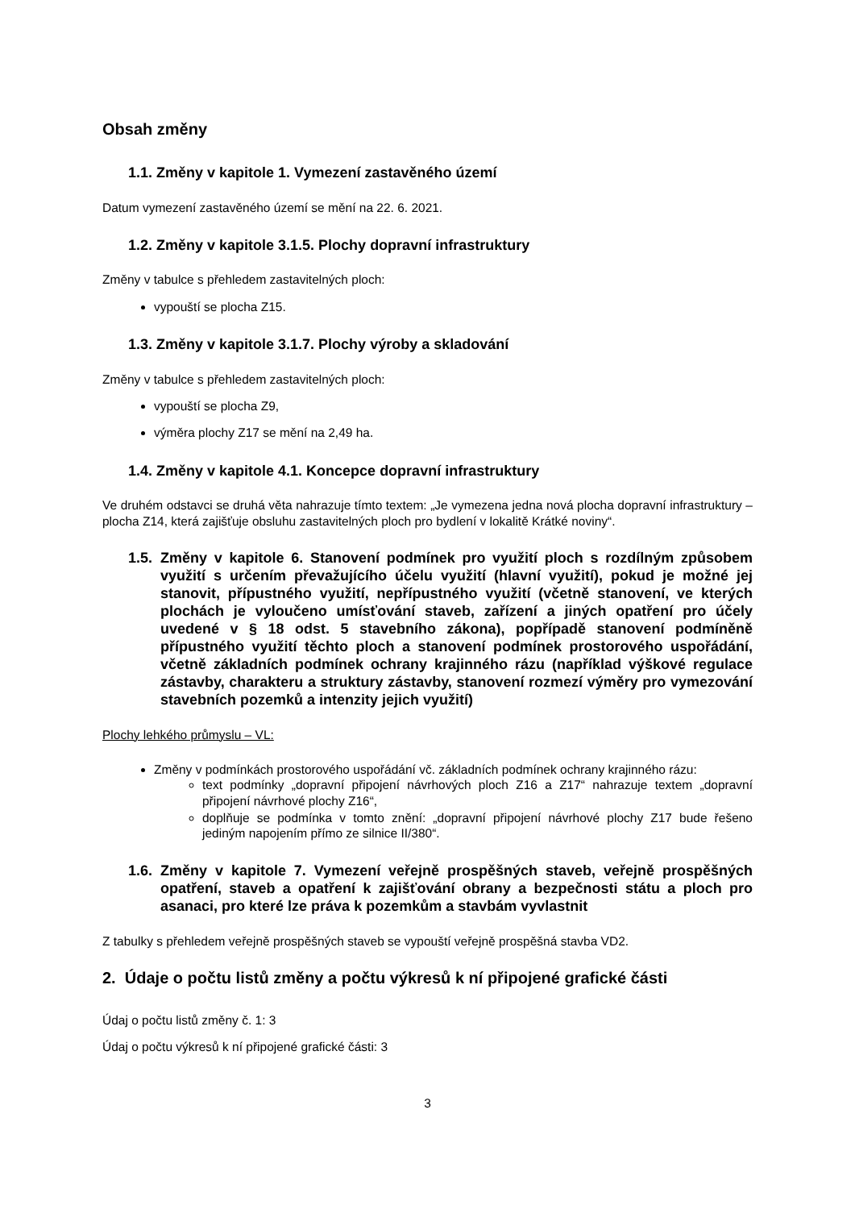Obsah změny
1.1. Změny v kapitole 1. Vymezení zastavěného území
Datum vymezení zastavěného území se mění na 22. 6. 2021.
1.2. Změny v kapitole 3.1.5. Plochy dopravní infrastruktury
Změny v tabulce s přehledem zastavitelných ploch:
vypouští se plocha Z15.
1.3. Změny v kapitole 3.1.7. Plochy výroby a skladování
Změny v tabulce s přehledem zastavitelných ploch:
vypouští se plocha Z9,
výměra plochy Z17 se mění na 2,49 ha.
1.4. Změny v kapitole 4.1. Koncepce dopravní infrastruktury
Ve druhém odstavci se druhá věta nahrazuje tímto textem: „Je vymezena jedna nová plocha dopravní infrastruktury – plocha Z14, která zajišťuje obsluhu zastavitelných ploch pro bydlení v lokalitě Krátké noviny“.
1.5. Změny v kapitole 6. Stanovení podmínek pro využití ploch s rozdílným způsobem využití s určením převažujícího účelu využití (hlavní využití), pokud je možné jej stanovit, přípustného využití, nepřípustného využití (včetně stanovení, ve kterých plochách je vyloučeno umísťování staveb, zařízení a jiných opatření pro účely uvedené v § 18 odst. 5 stavebního zákona), popřípadě stanovení podmíněně přípustného využití těchto ploch a stanovení podmínek prostorového uspořádání, včetně základních podmínek ochrany krajinného rázu (například výškové regulace zástavby, charakteru a struktury zástavby, stanovení rozmezí výměry pro vymezování stavebních pozemků a intenzity jejich využití)
Plochy lehkého průmyslu – VL:
Změny v podmínkách prostorového uspořádání vč. základních podmínek ochrany krajinného rázu:
text podmínky „dopravní připojení návrhových ploch Z16 a Z17“ nahrazuje textem „dopravní připojení návrhové plochy Z16“,
doplňuje se podmínka v tomto znění: „dopravní připojení návrhové plochy Z17 bude řešeno jediným napojením přímo ze silnice II/380“.
1.6. Změny v kapitole 7. Vymezení veřejně prospěšných staveb, veřejně prospěšných opatření, staveb a opatření k zajišťování obrany a bezpečnosti státu a ploch pro asanaci, pro které lze práva k pozemkům a stavbám vyvlastnit
Z tabulky s přehledem veřejně prospěšných staveb se vypouští veřejně prospěšná stavba VD2.
2. Údaje o počtu listů změny a počtu výkresů k ní připojené grafické části
Údaj o počtu listů změny č. 1: 3
Údaj o počtu výkresů k ní připojené grafické části: 3
3